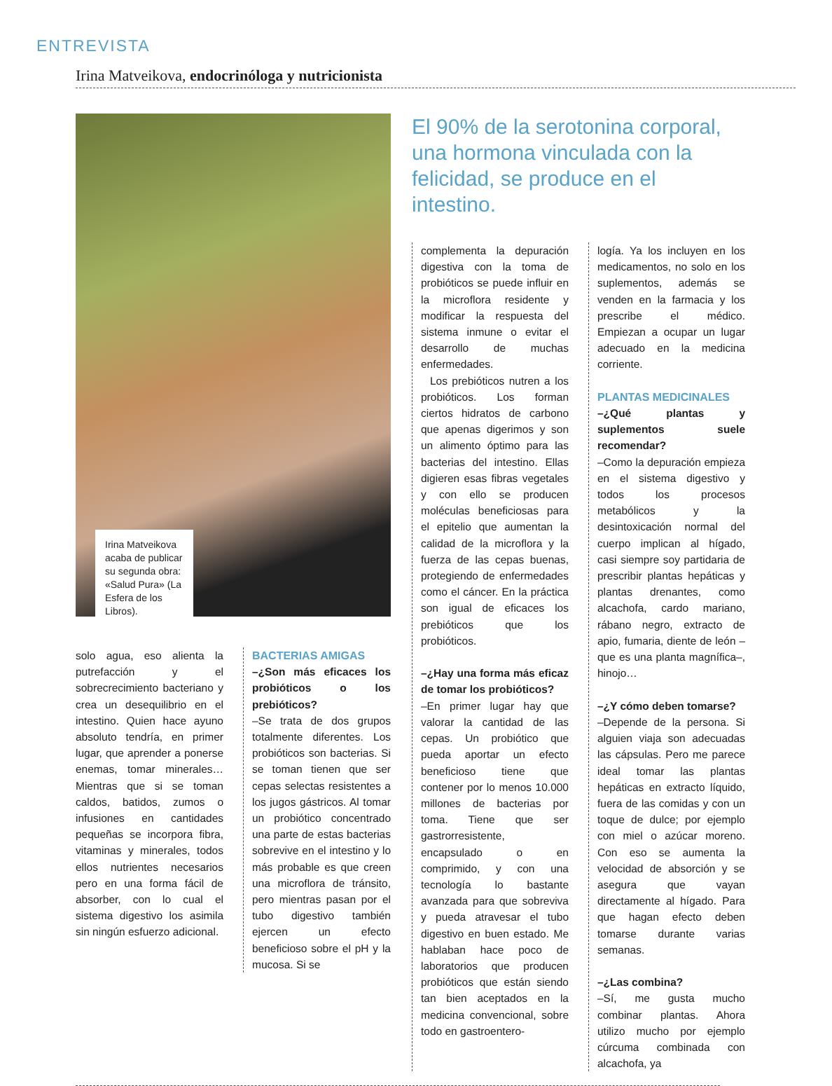ENTREVISTA
Irina Matveikova, endocrinóloga y nutricionista
Irina Matveikova acaba de publicar su segunda obra: «Salud Pura» (La Esfera de los Libros).
solo agua, eso alienta la putrefacción y el sobrecrecimiento bacteriano y crea un desequilibrio en el intestino. Quien hace ayuno absoluto tendría, en primer lugar, que aprender a ponerse enemas, tomar minerales… Mientras que si se toman caldos, batidos, zumos o infusiones en cantidades pequeñas se incorpora fibra, vitaminas y minerales, todos ellos nutrientes necesarios pero en una forma fácil de absorber, con lo cual el sistema digestivo los asimila sin ningún esfuerzo adicional.
BACTERIAS AMIGAS
–¿Son más eficaces los probióticos o los prebióticos?
–Se trata de dos grupos totalmente diferentes. Los probióticos son bacterias. Si se toman tienen que ser cepas selectas resistentes a los jugos gástricos. Al tomar un probiótico concentrado una parte de estas bacterias sobrevive en el intestino y lo más probable es que creen una microflora de tránsito, pero mientras pasan por el tubo digestivo también ejercen un efecto beneficioso sobre el pH y la mucosa. Si se
El 90% de la serotonina corporal, una hormona vinculada con la felicidad, se produce en el intestino.
complementa la depuración digestiva con la toma de probióticos se puede influir en la microflora residente y modificar la respuesta del sistema inmune o evitar el desarrollo de muchas enfermedades.
Los prebióticos nutren a los probióticos. Los forman ciertos hidratos de carbono que apenas digerimos y son un alimento óptimo para las bacterias del intestino. Ellas digieren esas fibras vegetales y con ello se producen moléculas beneficiosas para el epitelio que aumentan la calidad de la microflora y la fuerza de las cepas buenas, protegiendo de enfermedades como el cáncer. En la práctica son igual de eficaces los prebióticos que los probióticos.
–¿Hay una forma más eficaz de tomar los probióticos?
–En primer lugar hay que valorar la cantidad de las cepas. Un probiótico que pueda aportar un efecto beneficioso tiene que contener por lo menos 10.000 millones de bacterias por toma. Tiene que ser gastrorresistente, encapsulado o en comprimido, y con una tecnología lo bastante avanzada para que sobreviva y pueda atravesar el tubo digestivo en buen estado. Me hablaban hace poco de laboratorios que producen probióticos que están siendo tan bien aceptados en la medicina convencional, sobre todo en gastroentero-
logía. Ya los incluyen en los medicamentos, no solo en los suplementos, además se venden en la farmacia y los prescribe el médico. Empiezan a ocupar un lugar adecuado en la medicina corriente.
PLANTAS MEDICINALES
–¿Qué plantas y suplementos suele recomendar?
–Como la depuración empieza en el sistema digestivo y todos los procesos metabólicos y la desintoxicación normal del cuerpo implican al hígado, casi siempre soy partidaria de prescribir plantas hepáticas y plantas drenantes, como alcachofa, cardo mariano, rábano negro, extracto de apio, fumaria, diente de león –que es una planta magnífica–, hinojo…
–¿Y cómo deben tomarse?
–Depende de la persona. Si alguien viaja son adecuadas las cápsulas. Pero me parece ideal tomar las plantas hepáticas en extracto líquido, fuera de las comidas y con un toque de dulce; por ejemplo con miel o azúcar moreno. Con eso se aumenta la velocidad de absorción y se asegura que vayan directamente al hígado. Para que hagan efecto deben tomarse durante varias semanas.
–¿Las combina?
–Sí, me gusta mucho combinar plantas. Ahora utilizo mucho por ejemplo cúrcuma combinada con alcachofa, ya